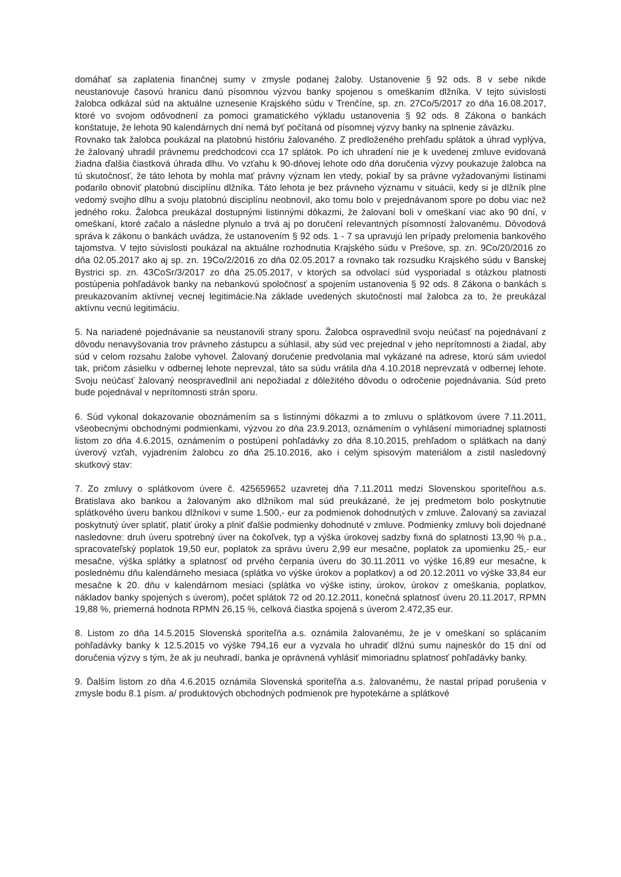domáhať sa zaplatenia finančnej sumy v zmysle podanej žaloby. Ustanovenie § 92 ods. 8 v sebe nikde neustanovuje časovú hranicu danú písomnou výzvou banky spojenou s omeškaním dlžníka. V tejto súvislosti žalobca odkázal súd na aktuálne uznesenie Krajského súdu v Trenčíne, sp. zn. 27Co/5/2017 zo dňa 16.08.2017, ktoré vo svojom odôvodnení za pomoci gramatického výkladu ustanovenia § 92 ods. 8 Zákona o bankách konštatuje, že lehota 90 kalendárnych dní nemá byť počítaná od písomnej výzvy banky na splnenie záväzku.
Rovnako tak žalobca poukázal na platobnú históriu žalovaného. Z predloženého prehľadu splátok a úhrad vyplýva, že žalovaný uhradil právnemu predchodcovi cca 17 splátok. Po ich uhradení nie je k uvedenej zmluve evidovaná žiadna ďalšia čiastková úhrada dlhu. Vo vzťahu k 90-dňovej lehote odo dňa doručenia výzvy poukazuje žalobca na tú skutočnosť, že táto lehota by mohla mať právny význam len vtedy, pokiaľ by sa právne vyžadovanými listinami podarilo obnoviť platobnú disciplínu dlžníka. Táto lehota je bez právneho významu v situácii, kedy si je dlžník plne vedomý svojho dlhu a svoju platobnú disciplínu neobnovil, ako tomu bolo v prejednávanom spore po dobu viac než jedného roku. Žalobca preukázal dostupnými listinnými dôkazmi, že žalovaní boli v omeškaní viac ako 90 dní, v omeškaní, ktoré začalo a následne plynulo a trvá aj po doručení relevantných písomností žalovanému. Dôvodová správa k zákonu o bankách uvádza, že ustanovením § 92 ods. 1 - 7 sa upravujú len prípady prelomenia bankového tajomstva. V tejto súvislosti poukázal na aktuálne rozhodnutia Krajského súdu v Prešove, sp. zn. 9Co/20/2016 zo dňa 02.05.2017 ako aj sp. zn. 19Co/2/2016 zo dňa 02.05.2017 a rovnako tak rozsudku Krajského súdu v Banskej Bystrici sp. zn. 43CoSr/3/2017 zo dňa 25.05.2017, v ktorých sa odvolací súd vysporiadal s otázkou platnosti postúpenia pohľadávok banky na nebankovú spoločnosť a spojením ustanovenia § 92 ods. 8 Zákona o bankách s preukazovaním aktívnej vecnej legitimácie.Na základe uvedených skutočností mal žalobca za to, že preukázal aktívnu vecnú legitimáciu.
5. Na nariadené pojednávanie sa neustanovili strany sporu. Žalobca ospravedlnil svoju neúčasť na pojednávaní z dôvodu nenavyšovania trov právneho zástupcu a súhlasil, aby súd vec prejednal v jeho neprítomnosti a žiadal, aby súd v celom rozsahu žalobe vyhovel. Žalovaný doručenie predvolania mal vykázané na adrese, ktorú sám uviedol tak, pričom zásielku v odbernej lehote neprevzal, táto sa súdu vrátila dňa 4.10.2018 neprevzatá v odbernej lehote. Svoju neúčasť žalovaný neospravedlnil ani nepožiadal z dôležitého dôvodu o odročenie pojednávania. Súd preto bude pojednával v neprítomnosti strán sporu.
6. Súd vykonal dokazovanie oboznámením sa s listinnými dôkazmi a to zmluvu o splátkovom úvere 7.11.2011, všeobecnými obchodnými podmienkami, výzvou zo dňa 23.9.2013, oznámením o vyhlásení mimoriadnej splatnosti listom zo dňa 4.6.2015, oznámením o postúpení pohľadávky zo dňa 8.10.2015, prehľadom o splátkach na daný úverový vzťah, vyjadrením žalobcu zo dňa 25.10.2016, ako i celým spisovým materiálom a zistil nasledovný skutkový stav:
7. Zo zmluvy o splátkovom úvere č. 425659652 uzavretej dňa 7.11.2011 medzi Slovenskou sporiteľňou a.s. Bratislava ako bankou a žalovaným ako dlžníkom mal súd preukázané, že jej predmetom bolo poskytnutie splátkového úveru bankou dlžníkovi v sume 1.500,- eur za podmienok dohodnutých v zmluve. Žalovaný sa zaviazal poskytnutý úver splatiť, platiť úroky a plniť ďalšie podmienky dohodnuté v zmluve. Podmienky zmluvy boli dojednané nasledovne: druh úveru spotrebný úver na čokoľvek, typ a výška úrokovej sadzby fixná do splatnosti 13,90 % p.a., spracovateľský poplatok 19,50 eur, poplatok za správu úveru 2,99 eur mesačne, poplatok za upomienku 25,- eur mesačne, výška splátky a splatnosť od prvého čerpania úveru do 30.11.2011 vo výške 16,89 eur mesačne, k poslednému dňu kalendárneho mesiaca (splátka vo výške úrokov a poplatkov) a od 20.12.2011 vo výške 33,84 eur mesačne k 20. dňu v kalendárnom mesiaci (splátka vo výške istiny, úrokov, úrokov z omeškania, poplatkov, nákladov banky spojených s úverom), počet splátok 72 od 20.12.2011, konečná splatnosť úveru 20.11.2017, RPMN 19,88 %, priemerná hodnota RPMN 26,15 %, celková čiastka spojená s úverom 2.472,35 eur.
8. Listom zo dňa 14.5.2015 Slovenská sporiteľňa a.s. oznámila žalovanému, že je v omeškaní so splácaním pohľadávky banky k 12.5.2015 vo výške 794,16 eur a vyzvala ho uhradiť dlžnú sumu najneskôr do 15 dní od doručenia výzvy s tým, že ak ju neuhradí, banka je oprávnená vyhlásiť mimoriadnu splatnosť pohľadávky banky.
9. Ďalším listom zo dňa 4.6.2015 oznámila Slovenská sporiteľňa a.s. žalovanému, že nastal prípad porušenia v zmysle bodu 8.1 písm. a/ produktových obchodných podmienok pre hypotekárne a splátkové